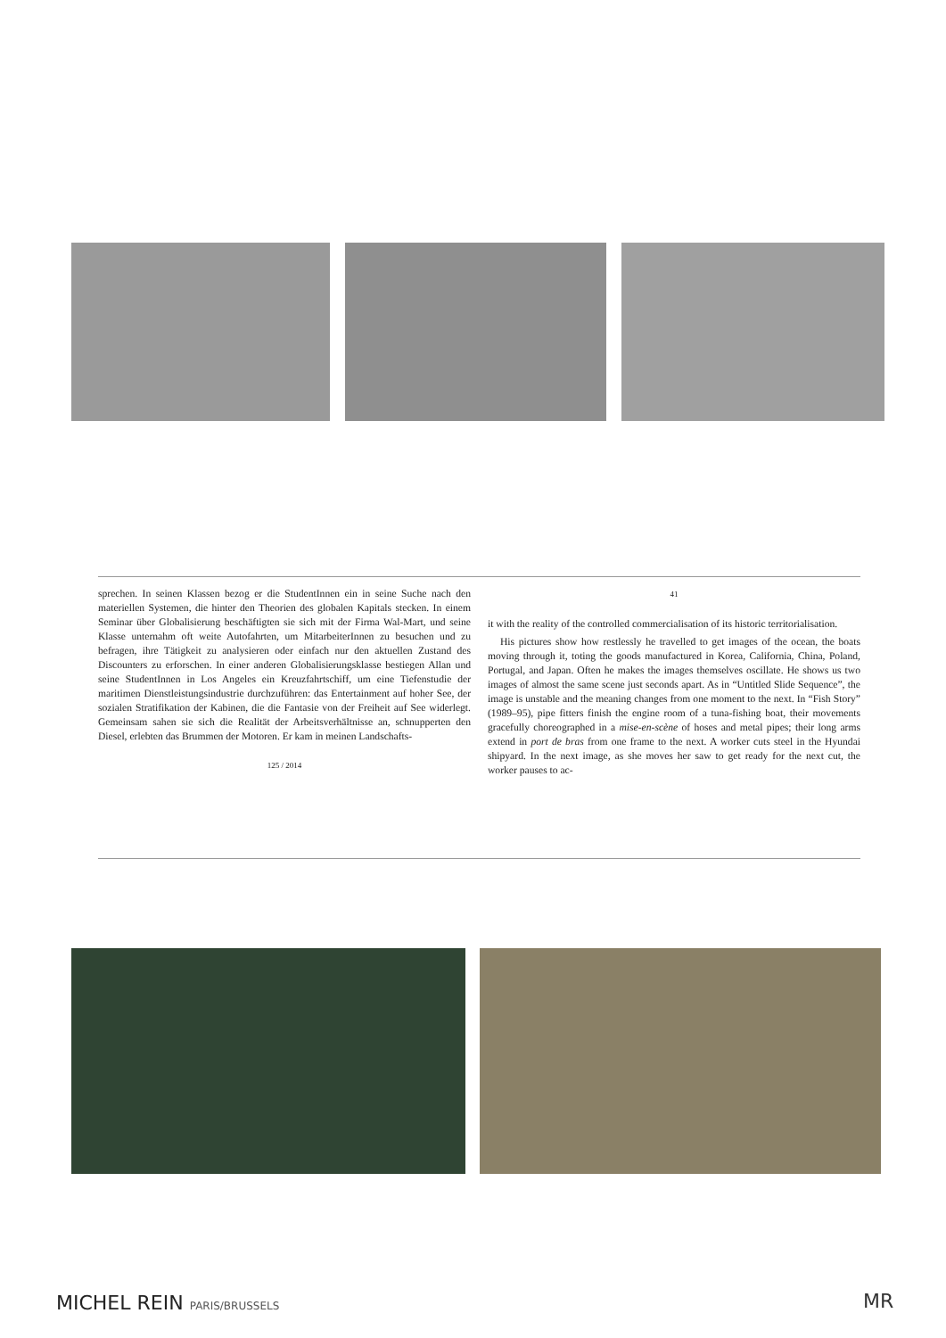sprechen. In seinen Klassen bezog er die StudentInnen ein in seine Suche nach den materiellen Systemen, die hinter den Theorien des globalen Kapitals stecken. In einem Seminar über Globalisierung beschäftigten sie sich mit der Firma Wal-Mart, und seine Klasse unternahm oft weite Autofahrten, um MitarbeiterInnen zu besuchen und zu befragen, ihre Tätigkeit zu analysieren oder einfach nur den aktuellen Zustand des Discounters zu erforschen. In einer anderen Globalisierungsklasse bestiegen Allan und seine StudentInnen in Los Angeles ein Kreuzfahrtschiff, um eine Tiefenstudie der maritimen Dienstleistungsindustrie durchzuführen: das Entertainment auf hoher See, der sozialen Stratifikation der Kabinen, die die Fantasie von der Freiheit auf See widerlegt. Gemeinsam sahen sie sich die Realität der Arbeitsverhältnisse an, schnupperten den Diesel, erlebten das Brummen der Motoren. Er kam in meinen Landschafts-
125 / 2014
41
it with the reality of the controlled commercialisation of its historic territorialisation.
His pictures show how restlessly he travelled to get images of the ocean, the boats moving through it, toting the goods manufactured in Korea, California, China, Poland, Portugal, and Japan. Often he makes the images themselves oscillate. He shows us two images of almost the same scene just seconds apart. As in “Untitled Slide Sequence”, the image is unstable and the meaning changes from one moment to the next. In “Fish Story” (1989–95), pipe fitters finish the engine room of a tuna-fishing boat, their movements gracefully choreographed in a mise-en-scène of hoses and metal pipes; their long arms extend in port de bras from one frame to the next. A worker cuts steel in the Hyundai shipyard. In the next image, as she moves her saw to get ready for the next cut, the worker pauses to ac-
MICHEL REIN PARIS/BRUSSELS MR